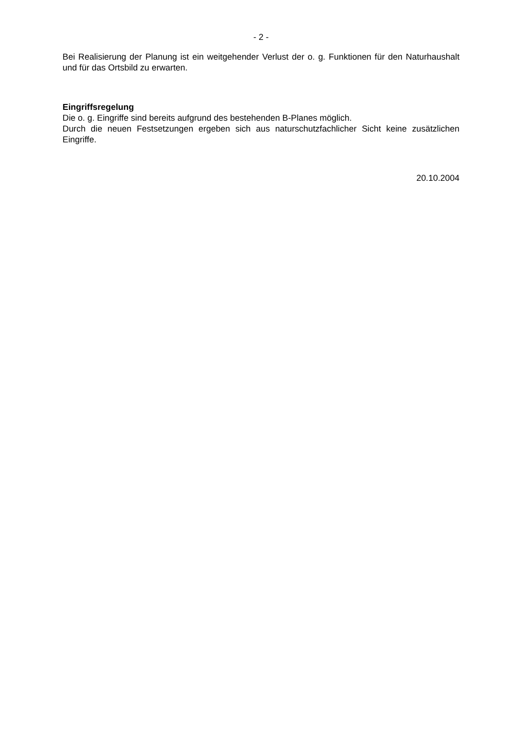- 2 -
Bei Realisierung der Planung ist ein weitgehender Verlust der o. g. Funktionen für den Naturhaushalt und für das Ortsbild zu erwarten.
Eingriffsregelung
Die o. g. Eingriffe sind bereits aufgrund des bestehenden B-Planes möglich.
Durch die neuen Festsetzungen ergeben sich aus naturschutzfachlicher Sicht keine zusätzlichen Eingriffe.
20.10.2004